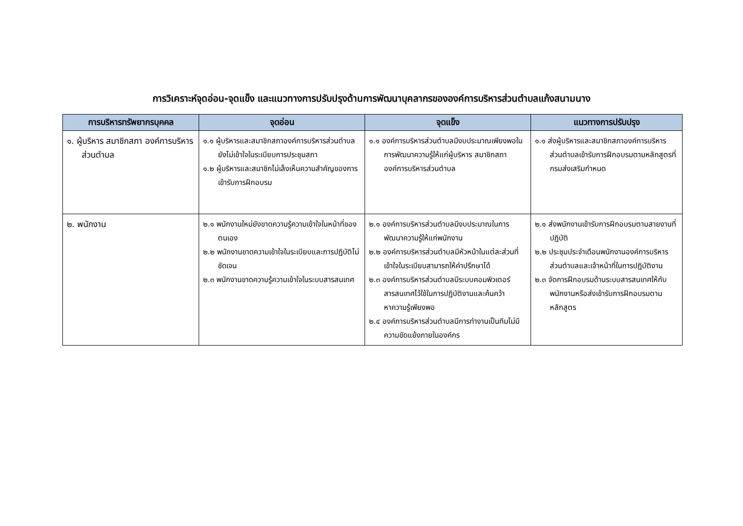การวิเคราะห์จุดอ่อน-จุดแข็ง และแนวทางการปรับปรุงด้านการพัฒนาบุคลากรขององค์การบริหารส่วนตำบลแก้งสนามนาง
| การบริหารทรัพยากรบุคคล | จุดอ่อน | จุดแข็ง | แนวทางการปรับปรุง |
| --- | --- | --- | --- |
| ๑. ผู้บริหาร สมาชิกสภา องค์การบริหารส่วนตำบล | ๑.๑ ผู้บริหารและสมาชิกสภาองค์การบริหารส่วนตำบล ยังไม่เข้าใจในระเบียบการประชุมสภา ๑.๒ ผู้บริหารและสมาชิกไม่เล็งเห็นความสำคัญของการเข้ารับการฝึกอบรม | ๑.๑ องค์การบริหารส่วนตำบลมีงบประมาณเพียงพอในการพัฒนาความรู้ให้แก่ผู้บริหาร สมาชิกสภาองค์การบริหารส่วนตำบล | ๑.๑ ส่งผู้บริหารและสมาชิกสภาองค์การบริหารส่วนตำบลเข้ารับการฝึกอบรมตามหลักสูตรที่กรมส่งเสริมกำหนด |
| ๒. พนักงาน | ๒.๑ พนักงานใหม่ยังขาดความรู้ความเข้าใจในหน้าที่ของตนเอง ๒.๒ พนักงานขาดความเข้าใจในระเบียบและการปฏิบัติไม่ชัดเจน ๒.๓ พนักงานขาดความรู้ความเข้าใจในระบบสารสนเทศ | ๒.๑ องค์การบริหารส่วนตำบลมีงบประมาณในการพัฒนาความรู้ให้แก่พนักงาน ๒.๒ องค์การบริหารส่วนตำบลมีหัวหน้าในแต่ละส่วนที่เข้าใจในระเบียบสามารถให้คำปรึกษาได้ ๒.๓ องค์การบริหารส่วนตำบลมีระบบคอมพิวเตอร์สารสนเทศไว้ใช้ในการปฏิบัติงานและค้นคว้าหาความรู้เพียงพอ ๒.๔ องค์การบริหารส่วนตำบลมีการทำงานเป็นทีมไม่มีความขัดแย้งภายในองค์กร | ๒.๑ ส่งพนักงานเข้ารับการฝึกอบรมตามสายงานที่ปฏิบัติ ๒.๒ ประชุมประจำเดือนพนักงานองค์การบริหารส่วนตำบลและเจ้าหน้าที่ในการปฏิบัติงาน ๒.๓ จัดการฝึกอบรมด้านระบบสารสนเทศให้กับพนักงานหรือส่งเข้ารับการฝึกอบรมตามหลักสูตร |